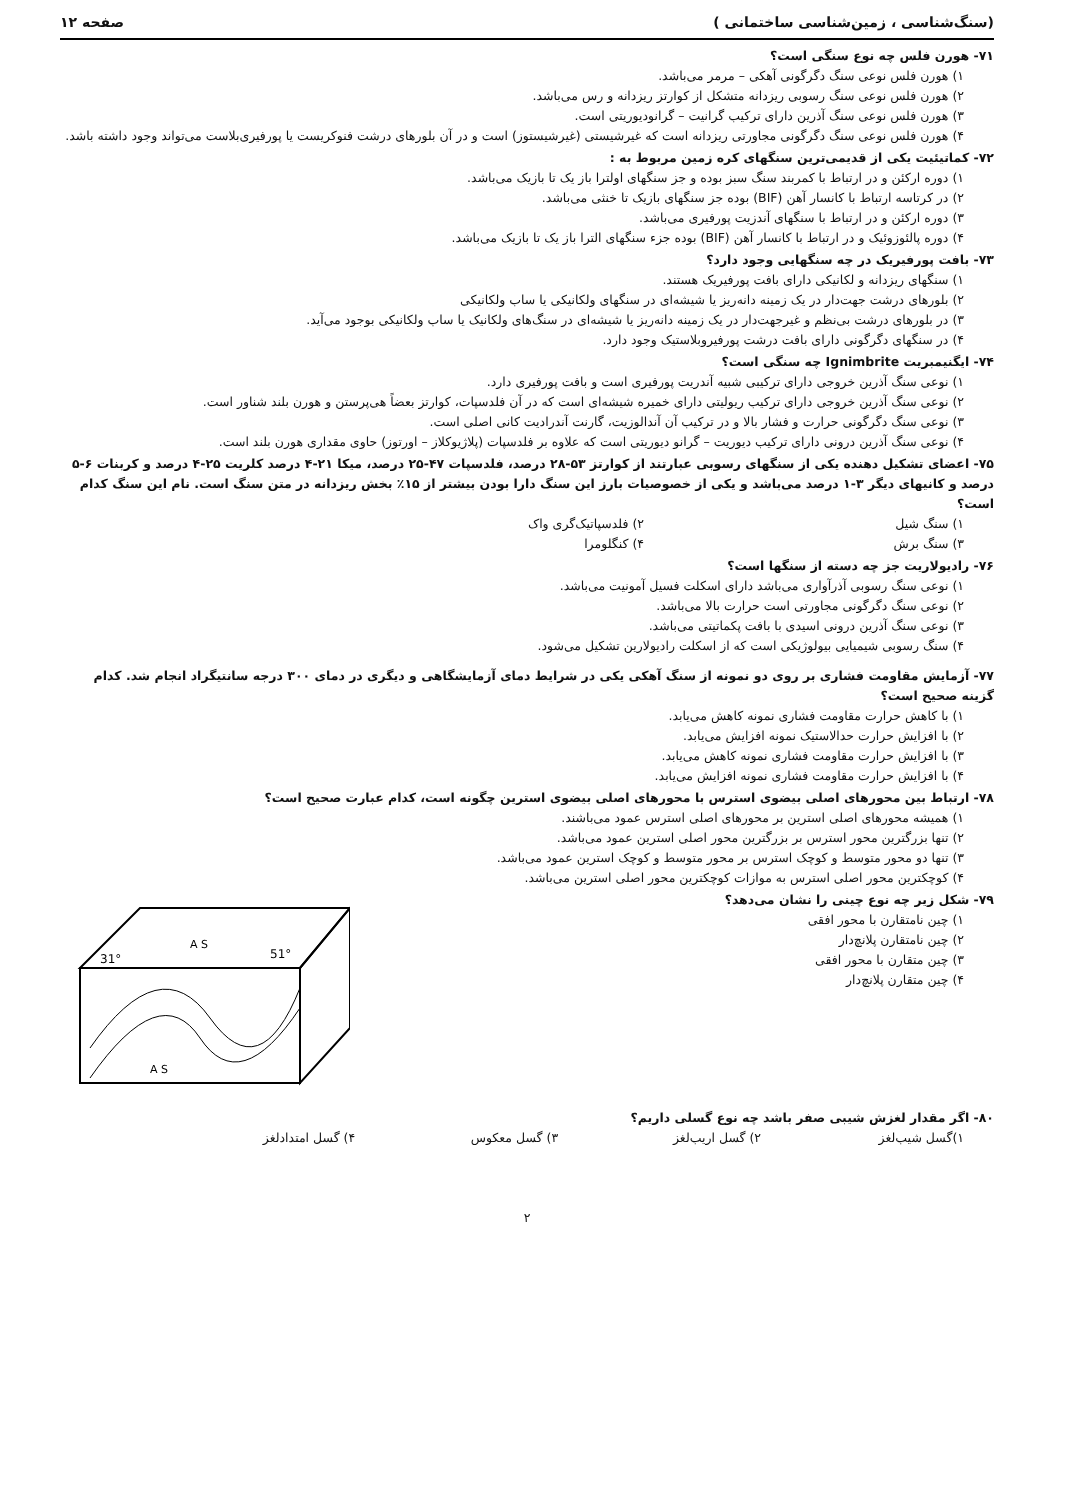(سنگ‌شناسی ، زمین‌شناسی ساختمانی ) صفحه ۱۲
۷۱- هورن فلس چه نوع سنگی است؟
۱) هورن فلس نوعی سنگ دگرگونی آهکی – مرمر می‌باشد.
۲) هورن فلس نوعی سنگ رسوبی ریزدانه متشکل از کوارتز ریزدانه و رس می‌باشد.
۳) هورن فلس نوعی سنگ آذرین دارای ترکیب گرانیت – گرانودیوریتی است.
۴) هورن فلس نوعی سنگ دگرگونی مجاورتی ریزدانه است که غیرشیستی (غیرشیستوز) است و در آن بلورهای درشت فنوکریست یا پورفیری‌بلاست می‌تواند وجود داشته باشد.
۷۲- کماتیئیت یکی از قدیمی‌ترین سنگهای کره زمین مربوط به :
۱) دوره ارکئن و در ارتباط با کمربند سنگ سبز بوده و جز سنگهای اولترا باز یک تا بازیک می‌باشد.
۲) در کرتاسه ارتباط با کانسار آهن (BIF) بوده جز سنگهای بازیک تا خنثی می‌باشد.
۳) دوره ارکئن و در ارتباط با سنگهای آندزیت پورفیری می‌باشد.
۴) دوره پالئوزوئیک و در ارتباط با کانسار آهن (BIF) بوده جزء سنگهای الترا باز یک تا بازیک می‌باشد.
۷۳- بافت پورفیریک در چه سنگهایی وجود دارد؟
۱) سنگهای ریزدانه و لکانیکی دارای بافت پورفیریک هستند.
۲) بلورهای درشت جهت‌دار در یک زمینه دانه‌ریز یا شیشه‌ای در سنگهای ولکانیکی یا ساب ولکانیکی
۳) در بلورهای درشت بی‌نظم و غیرجهت‌دار در یک زمینه دانه‌ریز یا شیشه‌ای در سنگ‌های ولکانیک یا ساب ولکانیکی بوجود می‌آید.
۴) در سنگهای دگرگونی دارای بافت درشت پورفیروبلاستیک وجود دارد.
۷۴- ایگنیمبریت Ignimbrite چه سنگی است؟
۱) نوعی سنگ آذرین خروجی دارای ترکیبی شبیه آندریت پورفیری است و بافت پورفیری دارد.
۲) نوعی سنگ آذرین خروجی دارای ترکیب ریولیتی دارای خمیره شیشه‌ای است که در آن فلدسپات، کوارتز بعضاً هی‌پرستن و هورن بلند شناور است.
۳) نوعی سنگ دگرگونی حرارت و فشار بالا و در ترکیب آن آندالوزیت، گارنت آندرادیت کانی اصلی است.
۴) نوعی سنگ آذرین درونی دارای ترکیب دیوریت – گرانو دیوریتی است که علاوه بر فلدسپات (پلاژیوکلاز – اورتوز) حاوی مقداری هورن بلند است.
۷۵- اعضای تشکیل دهنده یکی از سنگهای رسوبی عبارتند از کوارتز ۵۳-۲۸ درصد، فلدسپات ۴۷-۲۵ درصد، میکا ۲۱-۴ درصد کلریت ۲۵-۴ درصد و کربنات ۶-۵ درصد و کانیهای دیگر ۳-۱ درصد می‌باشد و یکی از خصوصیات بارز این سنگ دارا بودن بیشتر از ۱۵٪ بخش ریزدانه در متن سنگ است. نام این سنگ کدام است؟
۱) سنگ شیل ۲) فلدسپاتیک‌گری واک
۳) سنگ برش ۴) کنگلومرا
۷۶- رادیولاریت جز چه دسته از سنگها است؟
۱) نوعی سنگ رسوبی آذرآواری می‌باشد دارای اسکلت فسیل آمونیت می‌باشد.
۲) نوعی سنگ دگرگونی مجاورتی است حرارت بالا می‌باشد.
۳) نوعی سنگ آذرین درونی اسیدی با بافت پکماتیتی می‌باشد.
۴) سنگ رسوبی شیمیایی بیولوژیکی است که از اسکلت رادیولارین تشکیل می‌شود.
۷۷- آزمایش مقاومت فشاری بر روی دو نمونه از سنگ آهکی یکی در شرایط دمای آزمایشگاهی و دیگری در دمای ۳۰۰ درجه سانتیگراد انجام شد. کدام گزینه صحیح است؟
۱) با کاهش حرارت مقاومت فشاری نمونه کاهش می‌یابد.
۲) با افزایش حرارت حدالاستیک نمونه افزایش می‌یابد.
۳) با افزایش حرارت مقاومت فشاری نمونه کاهش می‌یابد.
۴) با افزایش حرارت مقاومت فشاری نمونه افزایش می‌یابد.
۷۸- ارتباط بین محورهای اصلی بیضوی استرس با محورهای اصلی بیضوی استرین چگونه است، کدام عبارت صحیح است؟
۱) همیشه محورهای اصلی استرین بر محورهای اصلی استرس عمود می‌باشند.
۲) تنها بزرگترین محور استرس بر بزرگترین محور اصلی استرین عمود می‌باشد.
۳) تنها دو محور متوسط و کوچک استرس بر محور متوسط و کوچک استرین عمود می‌باشد.
۴) کوچکترین محور اصلی استرس به موازات کوچکترین محور اصلی استرین می‌باشد.
۷۹- شکل زیر چه نوع چینی را نشان می‌دهد؟
۱) چین نامتقارن با محور افقی
۲) چین نامتقارن پلانچ‌دار
۳) چین متقارن با محور افقی
۴) چین متقارن پلانچ‌دار
31°
51°
A S
A S
۸۰- اگر مقدار لغزش شیبی صفر باشد چه نوع گسلی داریم؟
۱)گسل شیب‌لغز ۲) گسل اریب‌لغز ۳) گسل معکوس ۴) گسل امتدادلغز
۲